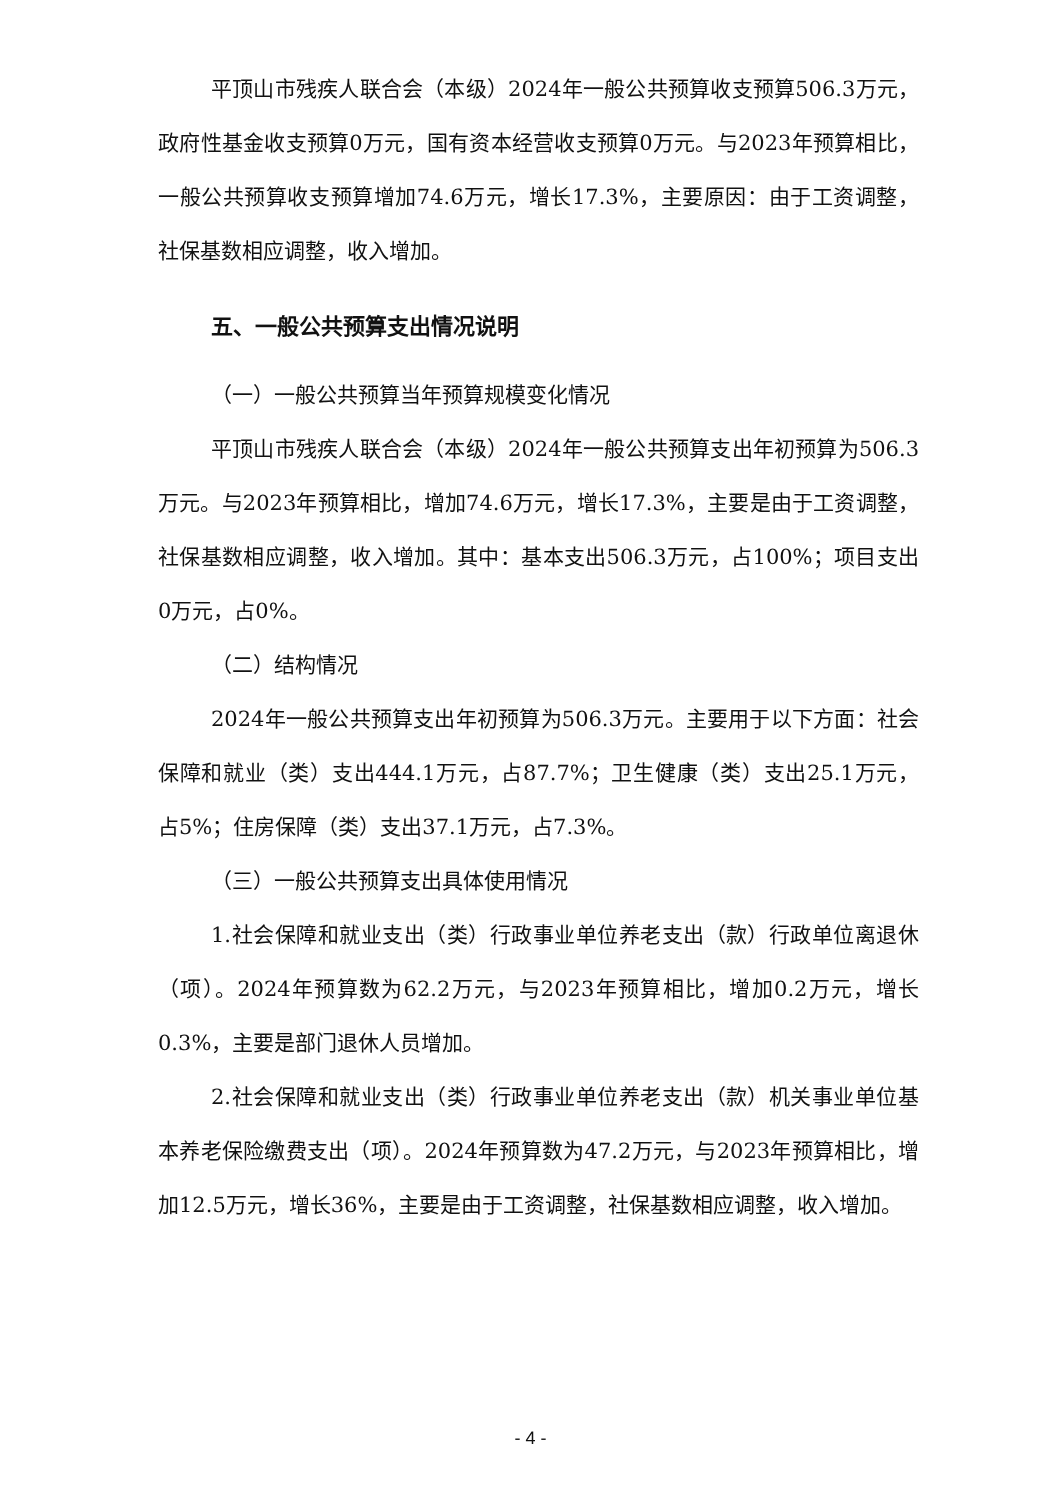平顶山市残疾人联合会（本级）2024年一般公共预算收支预算506.3万元，政府性基金收支预算0万元，国有资本经营收支预算0万元。与2023年预算相比，一般公共预算收支预算增加74.6万元，增长17.3%，主要原因：由于工资调整，社保基数相应调整，收入增加。
五、一般公共预算支出情况说明
（一）一般公共预算当年预算规模变化情况
平顶山市残疾人联合会（本级）2024年一般公共预算支出年初预算为506.3万元。与2023年预算相比，增加74.6万元，增长17.3%，主要是由于工资调整，社保基数相应调整，收入增加。其中：基本支出506.3万元，占100%；项目支出0万元，占0%。
（二）结构情况
2024年一般公共预算支出年初预算为506.3万元。主要用于以下方面：社会保障和就业（类）支出444.1万元，占87.7%；卫生健康（类）支出25.1万元，占5%；住房保障（类）支出37.1万元，占7.3%。
（三）一般公共预算支出具体使用情况
1.社会保障和就业支出（类）行政事业单位养老支出（款）行政单位离退休（项）。2024年预算数为62.2万元，与2023年预算相比，增加0.2万元，增长0.3%，主要是部门退休人员增加。
2.社会保障和就业支出（类）行政事业单位养老支出（款）机关事业单位基本养老保险缴费支出（项）。2024年预算数为47.2万元，与2023年预算相比，增加12.5万元，增长36%，主要是由于工资调整，社保基数相应调整，收入增加。
- 4 -